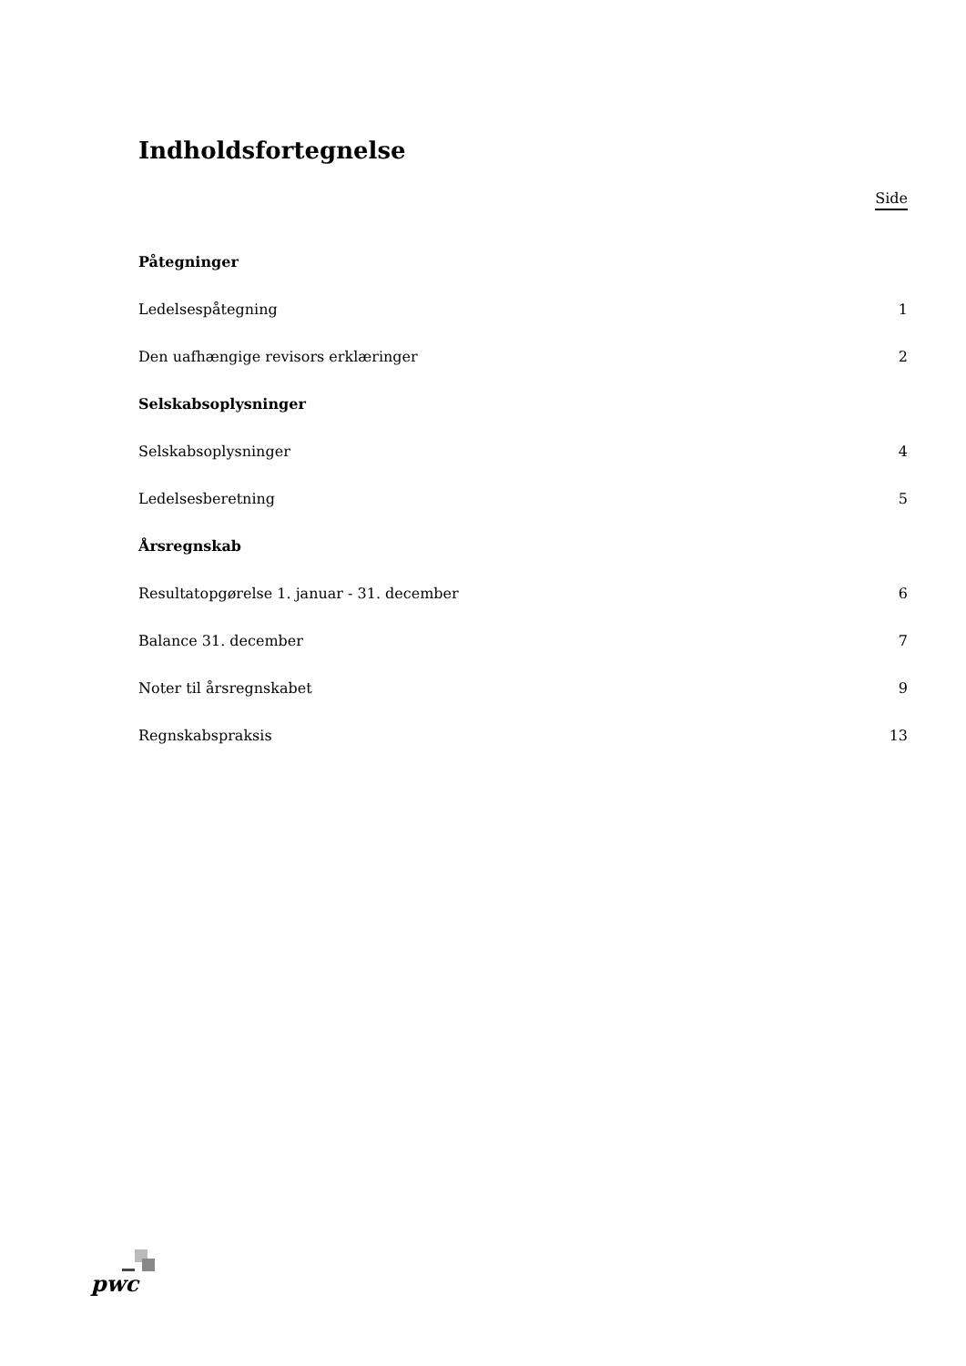Indholdsfortegnelse
Side
Påtegninger
Ledelsespåtegning 1
Den uafhængige revisors erklæringer 2
Selskabsoplysninger
Selskabsoplysninger 4
Ledelsesberetning 5
Årsregnskab
Resultatopgørelse 1. januar - 31. december 6
Balance 31. december 7
Noter til årsregnskabet 9
Regnskabspraksis 13
pwc